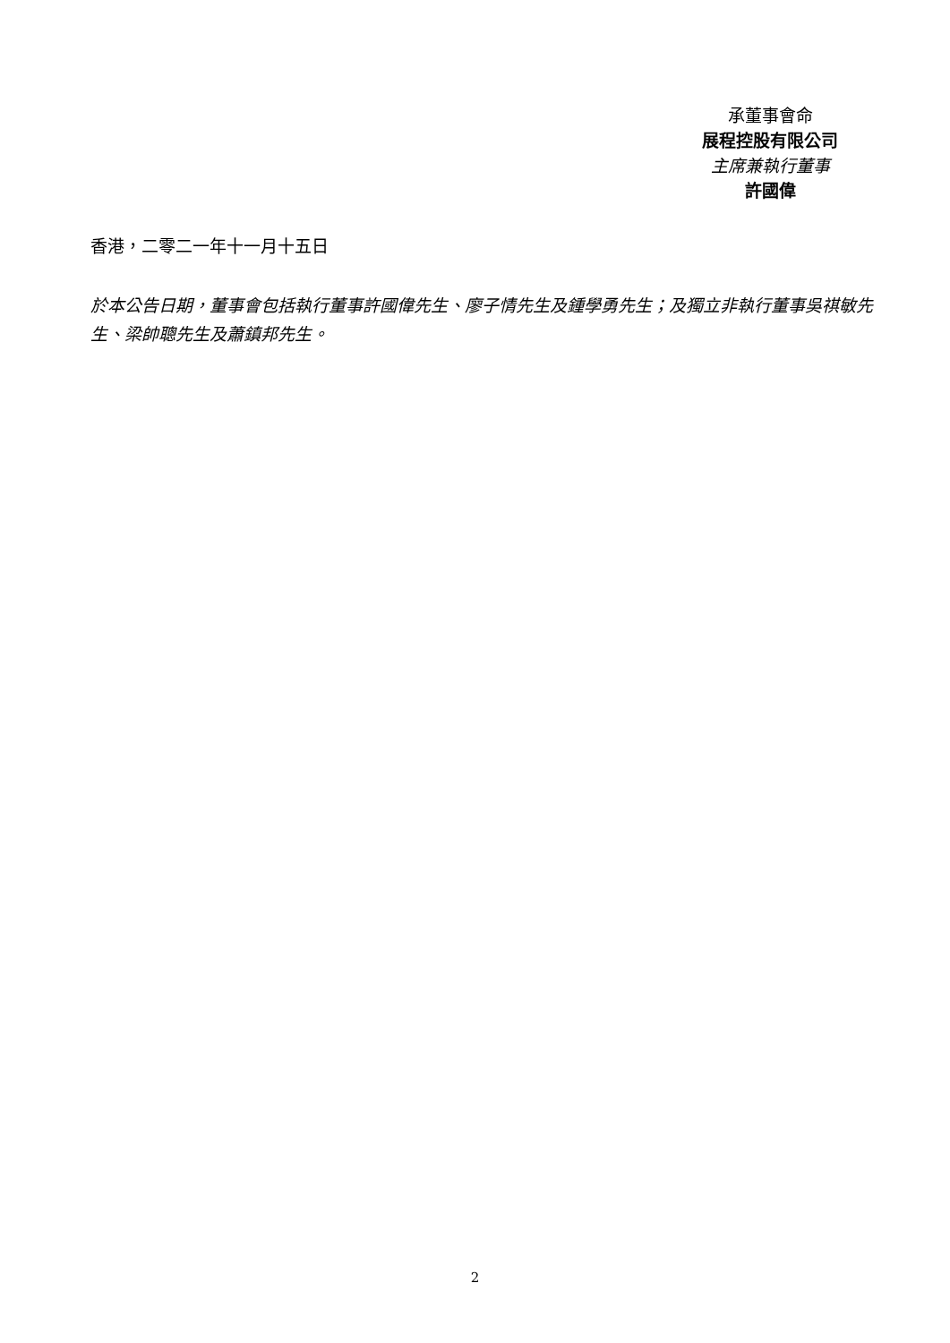承董事會命
展程控股有限公司
主席兼執行董事
許國偉
香港，二零二一年十一月十五日
於本公告日期，董事會包括執行董事許國偉先生、廖子情先生及鍾學勇先生；及獨立非執行董事吳祺敏先生、梁帥聰先生及蕭鎮邦先生。
2